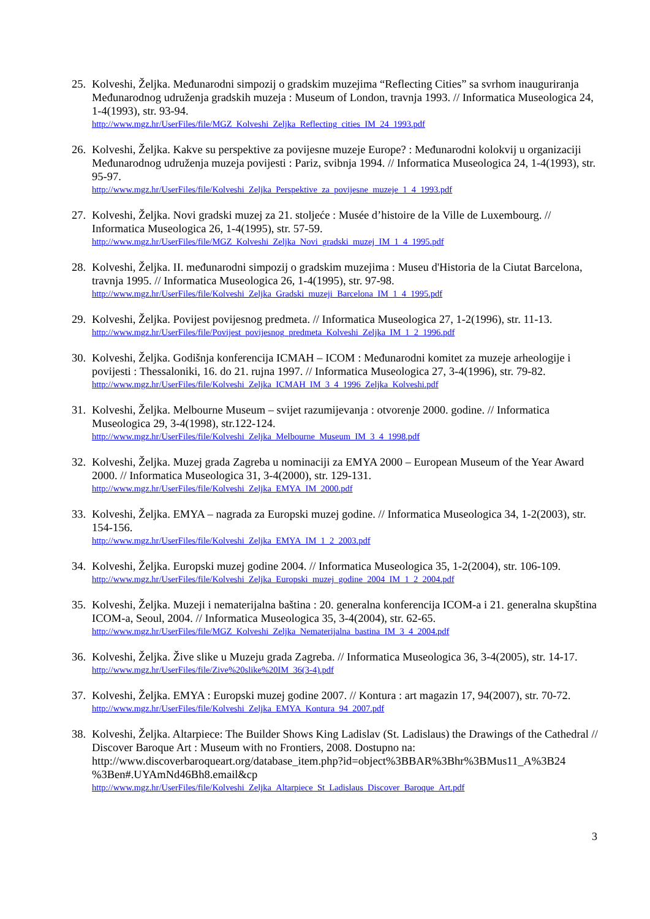25.
Kolveshi, Željka. Međunarodni simpozij o gradskim muzejima “Reflecting Cities” sa svrhom inauguriranja Međunarodnog udruženja gradskih muzeja : Museum of London, travnja 1993. // Informatica Museologica 24, 1-4(1993), str. 93-94.
http://www.mgz.hr/UserFiles/file/MGZ_Kolveshi_Zeljka_Reflecting_cities_IM_24_1993.pdf
26.
Kolveshi, Željka. Kakve su perspektive za povijesne muzeje Europe? : Međunarodni kolokvij u organizaciji Međunarodnog udruženja muzeja povijesti : Pariz, svibnja 1994. // Informatica Museologica 24, 1-4(1993), str. 95-97.
http://www.mgz.hr/UserFiles/file/Kolveshi_Zeljka_Perspektive_za_povijesne_muzeje_1_4_1993.pdf
27.
Kolveshi, Željka. Novi gradski muzej za 21. stoljeće : Musée d’histoire de la Ville de Luxembourg. // Informatica Museologica 26, 1-4(1995), str. 57-59.
http://www.mgz.hr/UserFiles/file/MGZ_Kolveshi_Zeljka_Novi_gradski_muzej_IM_1_4_1995.pdf
28.
Kolveshi, Željka. II. međunarodni simpozij o gradskim muzejima : Museu d'Historia de la Ciutat Barcelona, travnja 1995. // Informatica Museologica 26, 1-4(1995), str. 97-98.
http://www.mgz.hr/UserFiles/file/Kolveshi_Zeljka_Gradski_muzeji_Barcelona_IM_1_4_1995.pdf
29.
Kolveshi, Željka. Povijest povijesnog predmeta. // Informatica Museologica 27, 1-2(1996), str. 11-13.
http://www.mgz.hr/UserFiles/file/Povijest_povijesnog_predmeta_Kolveshi_Zeljka_IM_1_2_1996.pdf
30.
Kolveshi, Željka. Godišnja konferencija ICMAH – ICOM : Međunarodni komitet za muzeje arheologije i povijesti : Thessaloniki, 16. do 21. rujna 1997. // Informatica Museologica 27, 3-4(1996), str. 79-82.
http://www.mgz.hr/UserFiles/file/Kolveshi_Zeljka_ICMAH_IM_3_4_1996_Zeljka_Kolveshi.pdf
31.
Kolveshi, Željka. Melbourne Museum – svijet razumijevanja : otvorenje 2000. godine. // Informatica Museologica 29, 3-4(1998), str.122-124.
http://www.mgz.hr/UserFiles/file/Kolveshi_Zeljka_Melbourne_Museum_IM_3_4_1998.pdf
32.
Kolveshi, Željka. Muzej grada Zagreba u nominaciji za EMYA 2000 – European Museum of the Year Award 2000. // Informatica Museologica 31, 3-4(2000), str. 129-131.
http://www.mgz.hr/UserFiles/file/Kolveshi_Zeljka_EMYA_IM_2000.pdf
33.
Kolveshi, Željka. EMYA – nagrada za Europski muzej godine. // Informatica Museologica 34, 1-2(2003), str. 154-156.
http://www.mgz.hr/UserFiles/file/Kolveshi_Zeljka_EMYA_IM_1_2_2003.pdf
34.
Kolveshi, Željka. Europski muzej godine 2004. // Informatica Museologica 35, 1-2(2004), str. 106-109.
http://www.mgz.hr/UserFiles/file/Kolveshi_Zeljka_Europski_muzej_godine_2004_IM_1_2_2004.pdf
35.
Kolveshi, Željka. Muzeji i nematerijalna baština : 20. generalna konferencija ICOM-a i 21. generalna skupština ICOM-a, Seoul, 2004. // Informatica Museologica 35, 3-4(2004), str. 62-65.
http://www.mgz.hr/UserFiles/file/MGZ_Kolveshi_Zeljka_Nematerijalna_bastina_IM_3_4_2004.pdf
36.
Kolveshi, Željka. Žive slike u Muzeju grada Zagreba. // Informatica Museologica 36, 3-4(2005), str. 14-17.
http://www.mgz.hr/UserFiles/file/Zive%20slike%20IM_36(3-4).pdf
37.
Kolveshi, Željka. EMYA : Europski muzej godine 2007. // Kontura : art magazin 17, 94(2007), str. 70-72.
http://www.mgz.hr/UserFiles/file/Kolveshi_Zeljka_EMYA_Kontura_94_2007.pdf
38.
Kolveshi, Željka. Altarpiece: The Builder Shows King Ladislav (St. Ladislaus) the Drawings of the Cathedral // Discover Baroque Art : Museum with no Frontiers, 2008. Dostupno na: http://www.discoverbaroqueart.org/database_item.php?id=object%3BBAR%3Bhr%3BMus11_A%3B24 %3Ben#.UYAmNd46Bh8.email&cp
http://www.mgz.hr/UserFiles/file/Kolveshi_Zeljka_Altarpiece_St_Ladislaus_Discover_Baroque_Art.pdf
3